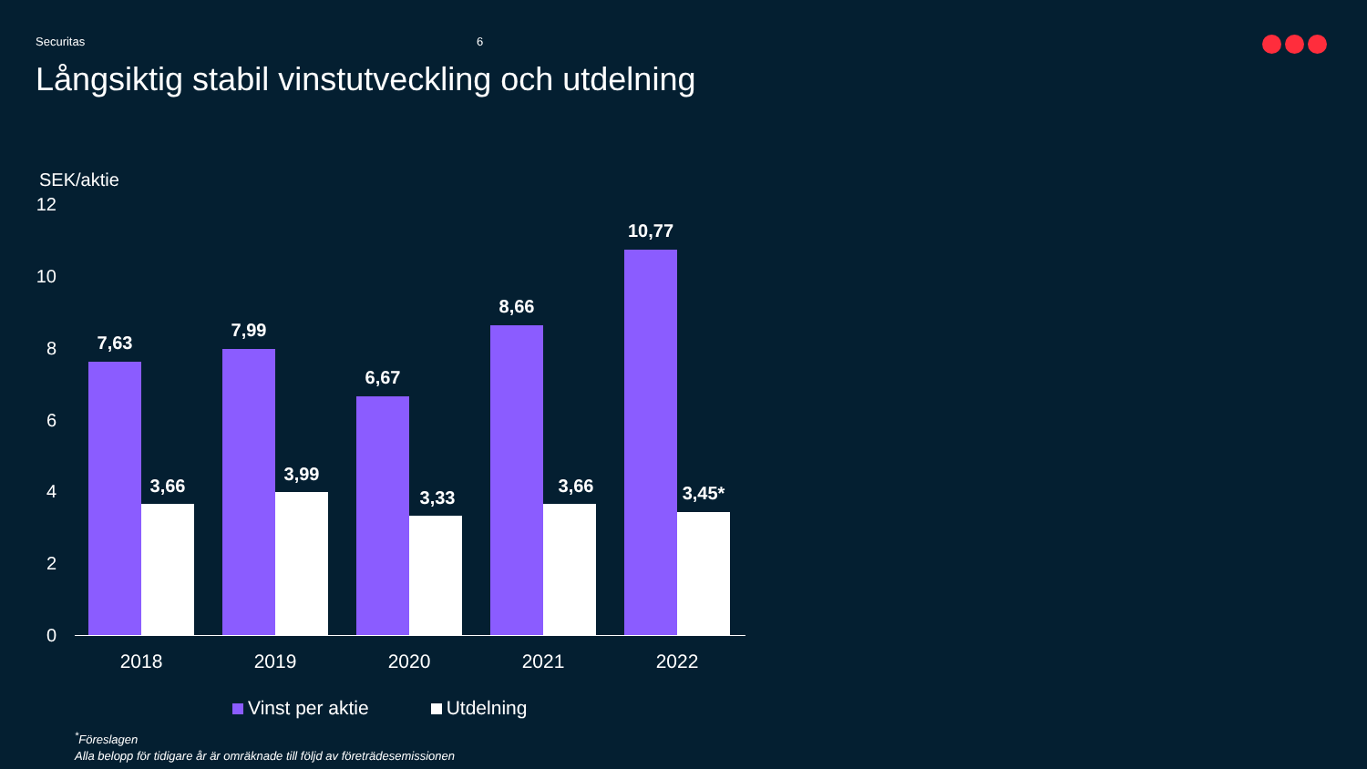Securitas 6
Långsiktig stabil vinstutveckling och utdelning
SEK/aktie
12
10
8
6
4
2
0
7,63
3,66
7,99
3,99
6,67
3,33
8,66
3,66
10,77
3,45*
2018 2019 2020 2021 2022
Vinst per aktie Utdelning
<sup>*</sup> Föreslagen
Alla belopp för tidigare år är omräknade till följd av företrädesemissionen